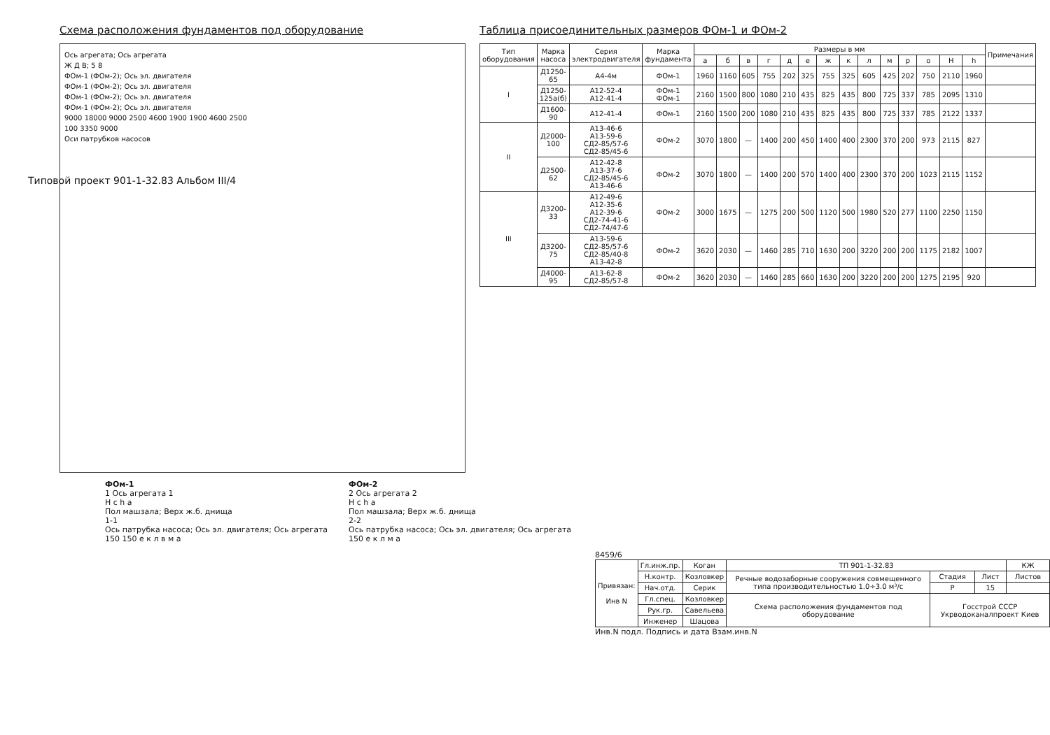Схема расположения фундаментов под оборудование
Ось агрегата; Ось агрегата
Ж Д В; 5 8
ФОм-1 (ФОм-2); Ось эл. двигателя
ФОм-1 (ФОм-2); Ось эл. двигателя
ФОм-1 (ФОм-2); Ось эл. двигателя
ФОм-1 (ФОм-2); Ось эл. двигателя
9000 18000 9000 2500 4600 1900 1900 4600 2500
100 3350 9000
Оси патрубков насосов
Таблица присоединительных размеров ФОм-1 и ФОм-2
| Тип оборудования | Марка насоса | Серия электродвигателя | Марка фундамента | Размеры в мм | | | | | | | | | | | | | | Примечания |
| --- | --- | --- | --- | --- | --- | --- | --- | --- | --- | --- | --- | --- | --- | --- | --- | --- | --- | --- |
| | | | | а | б | в | г | д | е | ж | к | л | м | р | о | Н | h | |
| I | Д1250-65 | А4-4м | ФОм-1 | 1960 | 1160 | 605 | 755 | 202 | 325 | 755 | 325 | 605 | 425 | 202 | 750 | 2110 | 1960 | |
| | Д1250-125а(б) | А12-52-4 А12-41-4 | ФОм-1 ФОм-1 | 2160 | 1500 | 800 | 1080 | 210 | 435 | 825 | 435 | 800 | 725 | 337 | 785 | 2095 | 1310 | |
| | Д1600-90 | А12-41-4 | ФОм-1 | 2160 | 1500 | 200 | 1080 | 210 | 435 | 825 | 435 | 800 | 725 | 337 | 785 | 2122 | 1337 | |
| II | Д2000-100 | А13-46-6 А13-59-6 СД2-85/57-6 СД2-85/45-6 | ФОм-2 | 3070 | 1800 | — | 1400 | 200 | 450 | 1400 | 400 | 2300 | 370 | 200 | 973 | 2115 | 827 | |
| | Д2500-62 | А12-42-8 А13-37-6 СД2-85/45-6 А13-46-6 | ФОм-2 | 3070 | 1800 | — | 1400 | 200 | 570 | 1400 | 400 | 2300 | 370 | 200 | 1023 | 2115 | 1152 | |
| III | Д3200-33 | А12-49-6 А12-35-6 А12-39-6 СД2-74-41-6 СД2-74/47-6 | ФОм-2 | 3000 | 1675 | — | 1275 | 200 | 500 | 1120 | 500 | 1980 | 520 | 277 | 1100 | 2250 | 1150 | |
| | Д3200-75 | А13-59-6 СД2-85/57-6 СД2-85/40-8 А13-42-8 | ФОм-2 | 3620 | 2030 | — | 1460 | 285 | 710 | 1630 | 200 | 3220 | 200 | 200 | 1175 | 2182 | 1007 | |
| | Д4000-95 | А13-62-8 СД2-85/57-8 | ФОм-2 | 3620 | 2030 | — | 1460 | 285 | 660 | 1630 | 200 | 3220 | 200 | 200 | 1275 | 2195 | 920 | |
Типовой проект 901-1-32.83 Альбом III/4
ФОм-1
1 Ось агрегата 1
Н с h а
Пол машзала; Верх ж.б. днища
1-1
Ось патрубка насоса; Ось эл. двигателя; Ось агрегата
150 150 е к л в м а
ФОм-2
2 Ось агрегата 2
Н с h а
Пол машзала; Верх ж.б. днища
2-2
Ось патрубка насоса; Ось эл. двигателя; Ось агрегата
150 е к л м а
8459/6
| Привязан: Инв N | Гл.инж.пр. | Коган | ТП 901-1-32.83 | | | КЖ |
| | Н.контр. | Козловкер | Речные водозаборные сооружения совмещенного типа производительностью 1.0÷3.0 м³/с | Стадия | Лист | Листов |
| | Нач.отд. | Серик | | Р | 15 | |
| | Гл.спец. | Козловкер | Схема расположения фундаментов под оборудование | Госстрой СССР Укрводоканалпроект Киев | | |
| | Рук.гр. | Савельева | | | | |
| | Инженер | Шацова | | | | |
Инв.N подл. Подпись и дата Взам.инв.N